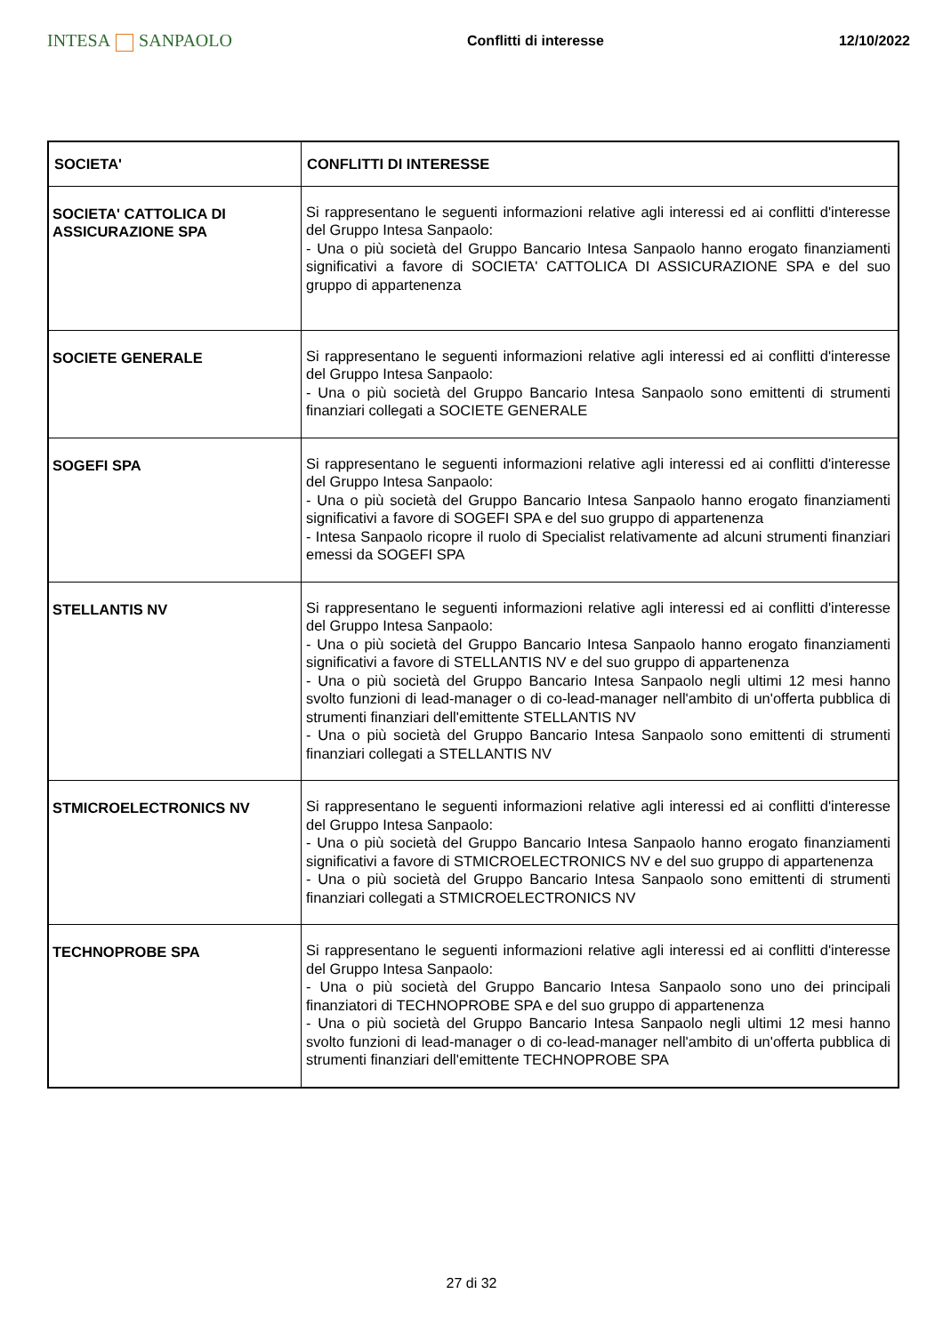INTESA SANPAOLO
Conflitti di interesse 12/10/2022
| SOCIETA' | CONFLITTI DI INTERESSE |
| --- | --- |
| SOCIETA' CATTOLICA DI ASSICURAZIONE SPA | Si rappresentano le seguenti informazioni relative agli interessi ed ai conflitti d'interesse del Gruppo Intesa Sanpaolo: - Una o più società del Gruppo Bancario Intesa Sanpaolo hanno erogato finanziamenti significativi a favore di SOCIETA' CATTOLICA DI ASSICURAZIONE SPA e del suo gruppo di appartenenza |
| SOCIETE GENERALE | Si rappresentano le seguenti informazioni relative agli interessi ed ai conflitti d'interesse del Gruppo Intesa Sanpaolo: - Una o più società del Gruppo Bancario Intesa Sanpaolo sono emittenti di strumenti finanziari collegati a SOCIETE GENERALE |
| SOGEFI SPA | Si rappresentano le seguenti informazioni relative agli interessi ed ai conflitti d'interesse del Gruppo Intesa Sanpaolo: - Una o più società del Gruppo Bancario Intesa Sanpaolo hanno erogato finanziamenti significativi a favore di SOGEFI SPA e del suo gruppo di appartenenza - Intesa Sanpaolo ricopre il ruolo di Specialist relativamente ad alcuni strumenti finanziari emessi da SOGEFI SPA |
| STELLANTIS NV | Si rappresentano le seguenti informazioni relative agli interessi ed ai conflitti d'interesse del Gruppo Intesa Sanpaolo: - Una o più società del Gruppo Bancario Intesa Sanpaolo hanno erogato finanziamenti significativi a favore di STELLANTIS NV e del suo gruppo di appartenenza - Una o più società del Gruppo Bancario Intesa Sanpaolo negli ultimi 12 mesi hanno svolto funzioni di lead-manager o di co-lead-manager nell'ambito di un'offerta pubblica di strumenti finanziari dell'emittente STELLANTIS NV - Una o più società del Gruppo Bancario Intesa Sanpaolo sono emittenti di strumenti finanziari collegati a STELLANTIS NV |
| STMICROELECTRONICS NV | Si rappresentano le seguenti informazioni relative agli interessi ed ai conflitti d'interesse del Gruppo Intesa Sanpaolo: - Una o più società del Gruppo Bancario Intesa Sanpaolo hanno erogato finanziamenti significativi a favore di STMICROELECTRONICS NV e del suo gruppo di appartenenza - Una o più società del Gruppo Bancario Intesa Sanpaolo sono emittenti di strumenti finanziari collegati a STMICROELECTRONICS NV |
| TECHNOPROBE SPA | Si rappresentano le seguenti informazioni relative agli interessi ed ai conflitti d'interesse del Gruppo Intesa Sanpaolo: - Una o più società del Gruppo Bancario Intesa Sanpaolo sono uno dei principali finanziatori di TECHNOPROBE SPA e del suo gruppo di appartenenza - Una o più società del Gruppo Bancario Intesa Sanpaolo negli ultimi 12 mesi hanno svolto funzioni di lead-manager o di co-lead-manager nell'ambito di un'offerta pubblica di strumenti finanziari dell'emittente TECHNOPROBE SPA |
27 di 32